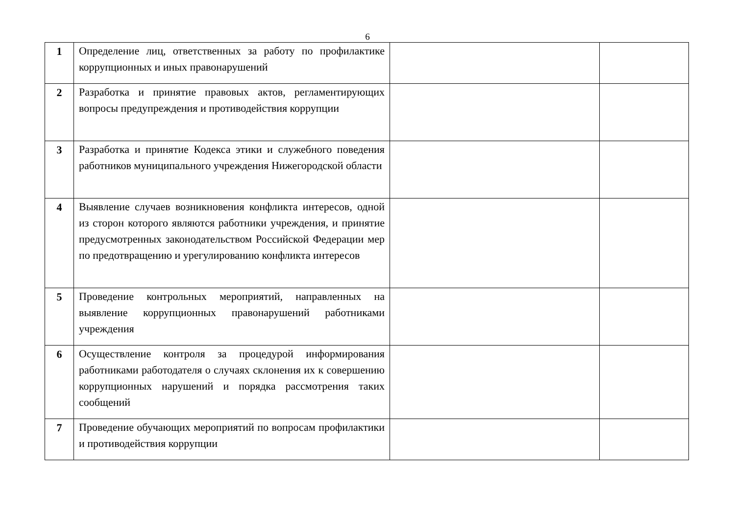6
| 1 | Определение лиц, ответственных за работу по профилактике коррупционных и иных правонарушений | | |
| 2 | Разработка и принятие правовых актов, регламентирующих вопросы предупреждения и противодействия коррупции | | |
| 3 | Разработка и принятие Кодекса этики и служебного поведения работников муниципального учреждения Нижегородской области | | |
| 4 | Выявление случаев возникновения конфликта интересов, одной из сторон которого являются работники учреждения, и принятие предусмотренных законодательством Российской Федерации мер по предотвращению и урегулированию конфликта интересов | | |
| 5 | Проведение контрольных мероприятий, направленных на выявление коррупционных правонарушений работниками учреждения | | |
| 6 | Осуществление контроля за процедурой информирования работниками работодателя о случаях склонения их к совершению коррупционных нарушений и порядка рассмотрения таких сообщений | | |
| 7 | Проведение обучающих мероприятий по вопросам профилактики и противодействия коррупции | | |